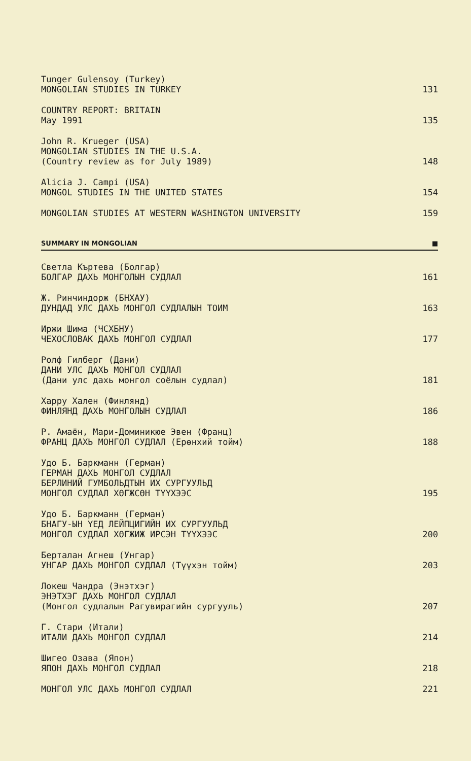Tunger Gulensoy (Turkey)
MONGOLIAN STUDIES IN TURKEY
131
COUNTRY REPORT: BRITAIN
May 1991
135
John R. Krueger (USA)
MONGOLIAN STUDIES IN THE U.S.A.
(Country review as for July 1989)
148
Alicia J. Campi (USA)
MONGOL STUDIES IN THE UNITED STATES
154
MONGOLIAN STUDIES AT WESTERN WASHINGTON UNIVERSITY
159
SUMMARY IN MONGOLIAN ■
Светла Къртева (Болгар)
БОЛГАР ДАХЬ МОНГОЛЫН СУДЛАЛ
161
Ж. Ринчиндорж (БНХАУ)
ДУНДАД УЛС ДАХЬ МОНГОЛ СУДЛАЛЫН ТОИМ
163
Иржи Шима (ЧСХБНУ)
ЧЕХОСЛОВАК ДАХЬ МОНГОЛ СУДЛАЛ
177
Ролф Гилберг (Дани)
ДАНИ УЛС ДАХЬ МОНГОЛ СУДЛАЛ
(Дани улс дахь монгол соёлын судлал)
181
Харру Хален (Финлянд)
ФИНЛЯНД ДАХЬ МОНГОЛЫН СУДЛАЛ
186
Р. Амаён, Мари-Доминикюе Эвен (Франц)
ФРАНЦ ДАХЬ МОНГОЛ СУДЛАЛ (Ерөнхий тойм)
188
Удо Б. Баркманн (Герман)
ГЕРМАН ДАХЬ МОНГОЛ СУДЛАЛ
БЕРЛИНИЙ ГУМБОЛЬДТЫН ИХ СУРГУУЛЬД
МОНГОЛ СУДЛАЛ ХӨГЖСӨН ТҮҮХЭЭС
195
Удо Б. Баркманн (Герман)
БНАГУ-ЫН ҮЕД ЛЕЙПЦИГИЙН ИХ СУРГУУЛЬД
МОНГОЛ СУДЛАЛ ХӨГЖИЖ ИРСЭН ТҮҮХЭЭС
200
Берталан Агнеш (Унгар)
УНГАР ДАХЬ МОНГОЛ СУДЛАЛ (Түүхэн тойм)
203
Локеш Чандра (Энэтхэг)
ЭНЭТХЭГ ДАХЬ МОНГОЛ СУДЛАЛ
(Монгол судлалын Рагувирагийн сургууль)
207
Г. Стари (Итали)
ИТАЛИ ДАХЬ МОНГОЛ СУДЛАЛ
214
Шигео Озава (Япон)
ЯПОН ДАХЬ МОНГОЛ СУДЛАЛ
218
МОНГОЛ УЛС ДАХЬ МОНГОЛ СУДЛАЛ
221